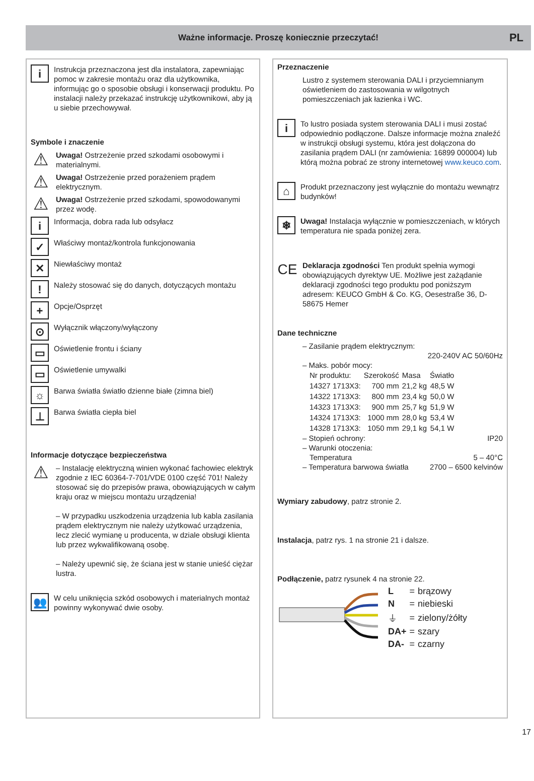Ważne informacje. Proszę koniecznie przeczytać! PL
i
Instrukcja przeznaczona jest dla instalatora, zapewniając pomoc w zakresie montażu oraz dla użytkownika, informując go o sposobie obsługi i konserwacji produktu. Po instalacji należy przekazać instrukcję użytkownikowi, aby ją u siebie przechowywał.
Symbole i znaczenie
⚠
Uwaga! Ostrzeżenie przed szkodami osobowymi i materialnymi.
⚠
Uwaga! Ostrzeżenie przed porażeniem prądem elektrycznym.
⚠
Uwaga! Ostrzeżenie przed szkodami, spowodowanymi przez wodę.
i
Informacja, dobra rada lub odsyłacz
✓
Właściwy montaż/kontrola funkcjonowania
✕
Niewłaściwy montaż
!
Należy stosować się do danych, dotyczących montażu
+
Opcje/Osprzęt
⊙
Wyłącznik włączony/wyłączony
▭
Oświetlenie frontu i ściany
▭
Oświetlenie umywalki
☼
Barwa światła światło dzienne białe (zimna biel)
⊥
Barwa światła ciepła biel
Informacje dotyczące bezpieczeństwa
⚠
– Instalację elektryczną winien wykonać fachowiec elektryk zgodnie z IEC 60364-7-701/VDE 0100 część 701! Należy stosować się do przepisów prawa, obowiązujących w całym kraju oraz w miejscu montażu urządzenia!
– W przypadku uszkodzenia urządzenia lub kabla zasilania prądem elektrycznym nie należy użytkować urządzenia, lecz zlecić wymianę u producenta, w dziale obsługi klienta lub przez wykwalifikowaną osobę.
– Należy upewnić się, że ściana jest w stanie unieść ciężar lustra.
👥
W celu uniknięcia szkód osobowych i materialnych montaż powinny wykonywać dwie osoby.
Przeznaczenie
Lustro z systemem sterowania DALI i przyciemnianym oświetleniem do zastosowania w wilgotnych pomieszczeniach jak łazienka i WC.
i
To lustro posiada system sterowania DALI i musi zostać odpowiednio podłączone. Dalsze informacje można znaleźć w instrukcji obsługi systemu, która jest dołączona do zasilania prądem DALI (nr zamówienia: 16899 000004) lub którą można pobrać ze strony internetowej www.keuco.com.
⌂
Produkt przeznaczony jest wyłącznie do montażu wewnątrz budynków!
❄
Uwaga! Instalacja wyłącznie w pomieszczeniach, w których temperatura nie spada poniżej zera.
CE
Deklaracja zgodności Ten produkt spełnia wymogi obowiązujących dyrektyw UE. Możliwe jest zażądanie deklaracji zgodności tego produktu pod poniższym adresem: KEUCO GmbH & Co. KG, Oesestraße 36, D-58675 Hemer
Dane techniczne
– Zasilanie prądem elektrycznym:
220-240V AC 50/60Hz
– Maks. pobór mocy:
| Nr produktu: | Szerokość | Masa | Światło |
| 14327 1713X3: | 700 mm | 21,2 kg | 48,5 W |
| 14322 1713X3: | 800 mm | 23,4 kg | 50,0 W |
| 14323 1713X3: | 900 mm | 25,7 kg | 51,9 W |
| 14324 1713X3: | 1000 mm | 28,0 kg | 53,4 W |
| 14328 1713X3: | 1050 mm | 29,1 kg | 54,1 W |
– Stopień ochrony: IP20
– Warunki otoczenia:
Temperatura 5 – 40°C
– Temperatura barwowa światła 2700 – 6500 kelvinów
Wymiary zabudowy, patrz stronie 2.
Instalacja, patrz rys. 1 na stronie 21 i dalsze.
Podłączenie, patrz rysunek 4 na stronie 22.
| L | = | brązowy |
| N | = | niebieski |
| ⏚ | = | zielony/żółty |
| DA+ | = | szary |
| DA- | = | czarny |
17